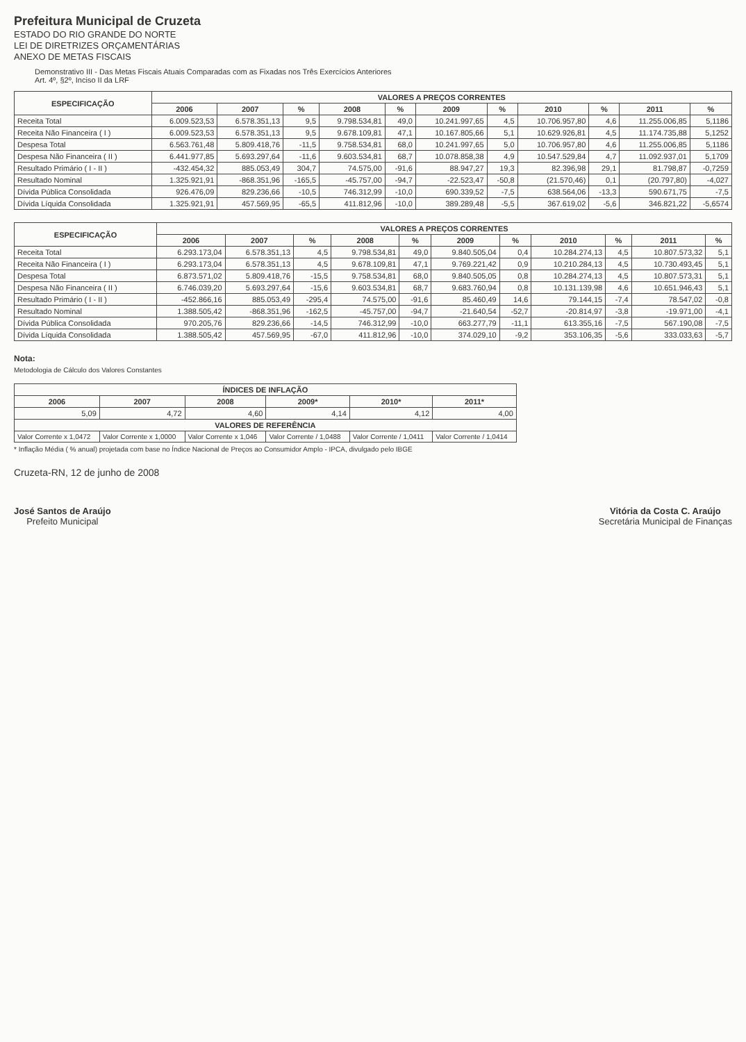Prefeitura Municipal de Cruzeta
ESTADO DO RIO GRANDE DO NORTE
LEI DE DIRETRIZES ORÇAMENTÁRIAS
ANEXO DE METAS FISCAIS
Demonstrativo III - Das Metas Fiscais Atuais Comparadas com as Fixadas nos Três Exercícios Anteriores
Art. 4º, §2º, Inciso II da LRF
| ESPECIFICAÇÃO | VALORES A PREÇOS CORRENTES | | | | | | | | | | |
| --- | --- | --- | --- | --- | --- | --- | --- | --- | --- | --- | --- |
| | 2006 | 2007 | % | 2008 | % | 2009 | % | 2010 | % | 2011 | % |
| Receita Total | 6.009.523,53 | 6.578.351,13 | 9,5 | 9.798.534,81 | 49,0 | 10.241.997,65 | 4,5 | 10.706.957,80 | 4,6 | 11.255.006,85 | 5,1186 |
| Receita Não Financeira ( I ) | 6.009.523,53 | 6.578.351,13 | 9,5 | 9.678.109,81 | 47,1 | 10.167.805,66 | 5,1 | 10.629.926,81 | 4,5 | 11.174.735,88 | 5,1252 |
| Despesa Total | 6.563.761,48 | 5.809.418,76 | -11,5 | 9.758.534,81 | 68,0 | 10.241.997,65 | 5,0 | 10.706.957,80 | 4,6 | 11.255.006,85 | 5,1186 |
| Despesa Não Financeira ( II ) | 6.441.977,85 | 5.693.297,64 | -11,6 | 9.603.534,81 | 68,7 | 10.078.858,38 | 4,9 | 10.547.529,84 | 4,7 | 11.092.937,01 | 5,1709 |
| Resultado Primário ( I - II ) | -432.454,32 | 885.053,49 | 304,7 | 74.575,00 | -91,6 | 88.947,27 | 19,3 | 82.396,98 | 29,1 | 81.798,87 | -0,7259 |
| Resultado Nominal | 1.325.921,91 | -868.351,96 | -165,5 | -45.757,00 | -94,7 | -22.523,47 | -50,8 | (21.570,46) | 0,1 | (20.797,80) | -4,027 |
| Dívida Pública Consolidada | 926.476,09 | 829.236,66 | -10,5 | 746.312,99 | -10,0 | 690.339,52 | -7,5 | 638.564,06 | -13,3 | 590.671,75 | -7,5 |
| Dívida Líquida Consolidada | 1.325.921,91 | 457.569,95 | -65,5 | 411.812,96 | -10,0 | 389.289,48 | -5,5 | 367.619,02 | -5,6 | 346.821,22 | -5,6574 |
| ESPECIFICAÇÃO | VALORES A PREÇOS CORRENTES | | | | | | | | | | |
| --- | --- | --- | --- | --- | --- | --- | --- | --- | --- | --- | --- |
| | 2006 | 2007 | % | 2008 | % | 2009 | % | 2010 | % | 2011 | % |
| Receita Total | 6.293.173,04 | 6.578.351,13 | 4,5 | 9.798.534,81 | 49,0 | 9.840.505,04 | 0,4 | 10.284.274,13 | 4,5 | 10.807.573,32 | 5,1 |
| Receita Não Financeira ( I ) | 6.293.173,04 | 6.578.351,13 | 4,5 | 9.678.109,81 | 47,1 | 9.769.221,42 | 0,9 | 10.210.284,13 | 4,5 | 10.730.493,45 | 5,1 |
| Despesa Total | 6.873.571,02 | 5.809.418,76 | -15,5 | 9.758.534,81 | 68,0 | 9.840.505,05 | 0,8 | 10.284.274,13 | 4,5 | 10.807.573,31 | 5,1 |
| Despesa Não Financeira ( II ) | 6.746.039,20 | 5.693.297,64 | -15,6 | 9.603.534,81 | 68,7 | 9.683.760,94 | 0,8 | 10.131.139,98 | 4,6 | 10.651.946,43 | 5,1 |
| Resultado Primário ( I - II ) | -452.866,16 | 885.053,49 | -295,4 | 74.575,00 | -91,6 | 85.460,49 | 14,6 | 79.144,15 | -7,4 | 78.547,02 | -0,8 |
| Resultado Nominal | 1.388.505,42 | -868.351,96 | -162,5 | -45.757,00 | -94,7 | -21.640,54 | -52,7 | -20.814,97 | -3,8 | -19.971,00 | -4,1 |
| Dívida Pública Consolidada | 970.205,76 | 829.236,66 | -14,5 | 746.312,99 | -10,0 | 663.277,79 | -11,1 | 613.355,16 | -7,5 | 567.190,08 | -7,5 |
| Dívida Líquida Consolidada | 1.388.505,42 | 457.569,95 | -67,0 | 411.812,96 | -10,0 | 374.029,10 | -9,2 | 353.106,35 | -5,6 | 333.033,63 | -5,7 |
Nota:
Metodologia de Cálculo dos Valores Constantes
| ÍNDICES DE INFLAÇÃO | | | | | |
| --- | --- | --- | --- | --- | --- |
| 2006 | 2007 | 2008 | 2009* | 2010* | 2011* |
| 5,09 | 4,72 | 4,60 | 4,14 | 4,12 | 4,00 |
| VALORES DE REFERÊNCIA | | | | | |
| Valor Corrente x 1,0472 | Valor Corrente x 1,0000 | Valor Corrente x 1,046 | Valor Corrente / 1,0488 | Valor Corrente / 1,0411 | Valor Corrente / 1,0414 |
* Inflação Média ( % anual) projetada com base no Índice Nacional de Preços ao Consumidor Amplo - IPCA, divulgado pelo IBGE
Cruzeta-RN, 12 de junho de 2008
José Santos de Araújo
Prefeito Municipal
Vitória da Costa C. Araújo
Secretária Municipal de Finanças